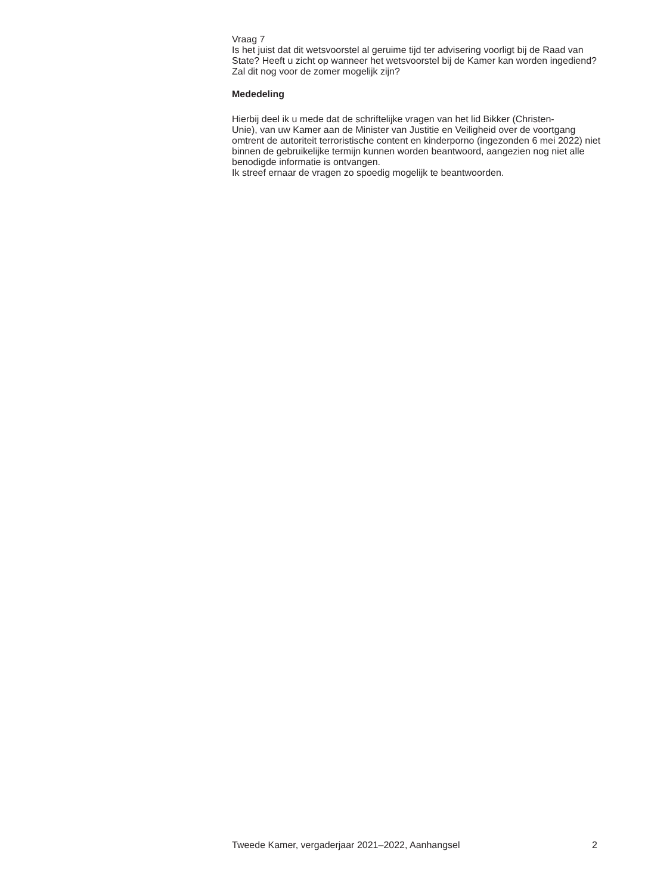Vraag 7
Is het juist dat dit wetsvoorstel al geruime tijd ter advisering voorligt bij de Raad van State? Heeft u zicht op wanneer het wetsvoorstel bij de Kamer kan worden ingediend? Zal dit nog voor de zomer mogelijk zijn?
Mededeling
Hierbij deel ik u mede dat de schriftelijke vragen van het lid Bikker (Christen-
Unie), van uw Kamer aan de Minister van Justitie en Veiligheid over de voortgang omtrent de autoriteit terroristische content en kinderporno (ingezonden 6 mei 2022) niet binnen de gebruikelijke termijn kunnen worden beantwoord, aangezien nog niet alle benodigde informatie is ontvangen.
Ik streef ernaar de vragen zo spoedig mogelijk te beantwoorden.
Tweede Kamer, vergaderjaar 2021–2022, Aanhangsel 2